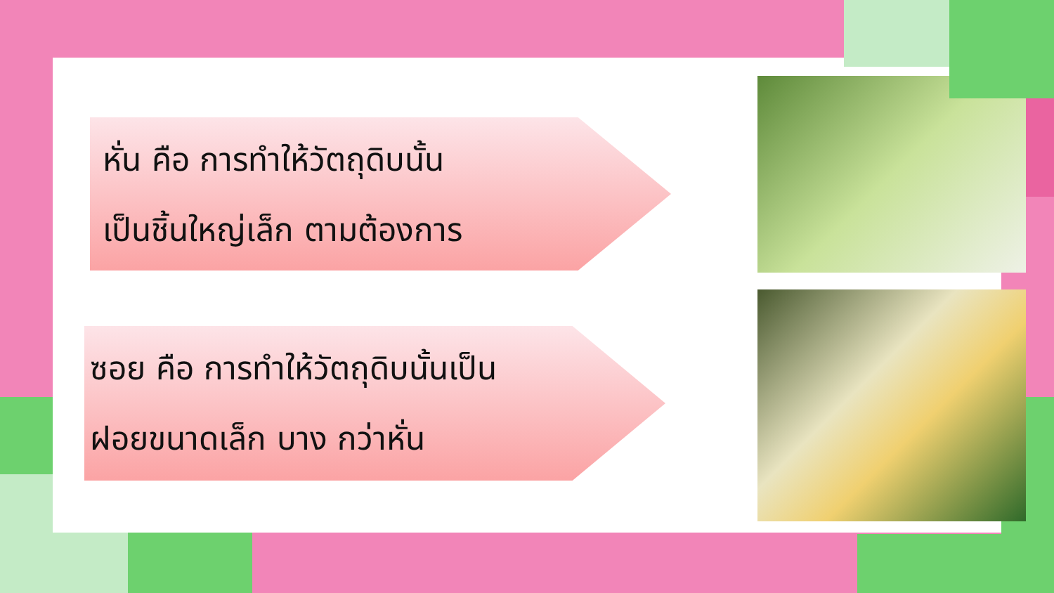หั่น คือ การทำให้วัตถุดิบนั้น
เป็นชิ้นใหญ่เล็ก ตามต้องการ
ซอย คือ การทำให้วัตถุดิบนั้นเป็น
ฝอยขนาดเล็ก บาง กว่าหั่น